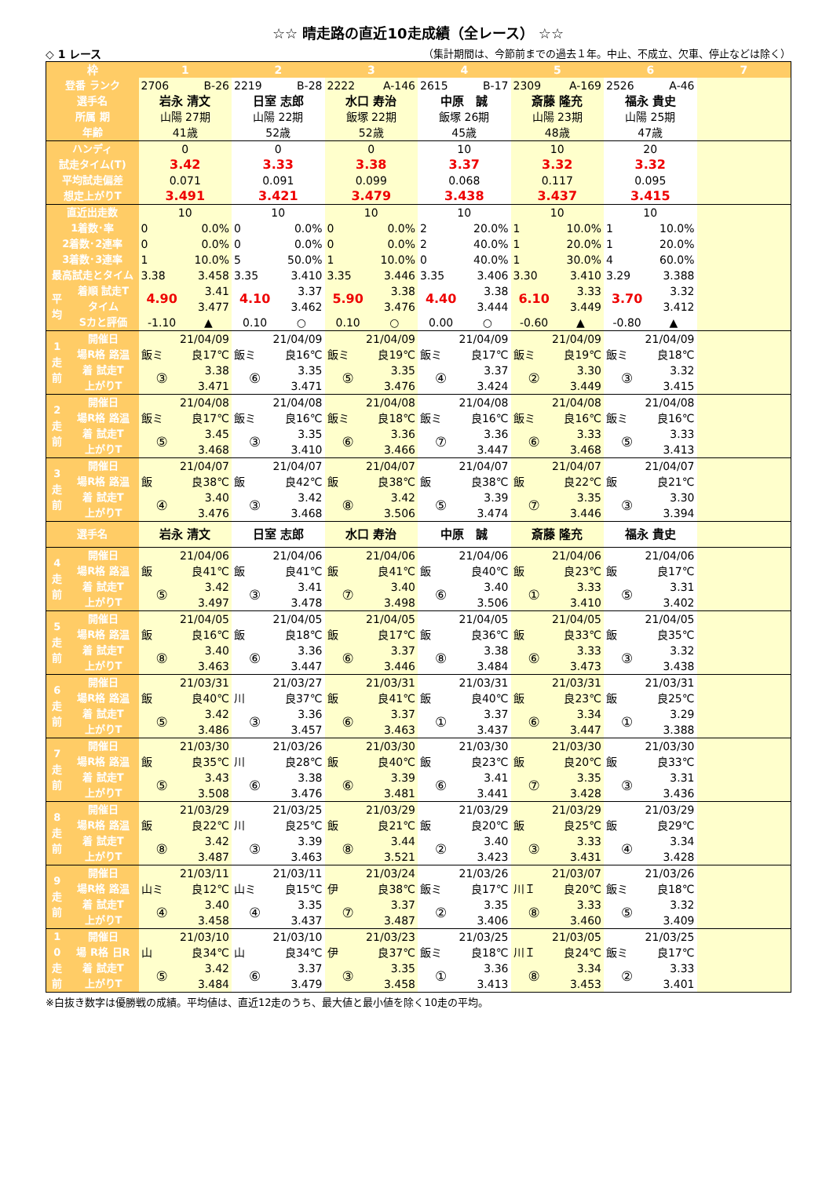☆☆ 晴走路の直近10走成績（全レース） ☆☆
◇ 1 レース （集計期間は、今節前までの過去１年。中止、不成立、欠車、停止などは除く）
| 枠 | | 1 | | 2 | | 3 | | 4 | | 5 | | 6 | | 7 |
| --- | --- | --- | --- | --- | --- | --- | --- | --- | --- | --- | --- | --- | --- | --- |
| 登番 ランク | | 2706 | B-26 | 2219 | B-28 | 2222 | A-146 | 2615 | B-17 | 2309 | A-169 | 2526 | A-46 | |
| 選手名 | | 岩永 清文 | | 日室 志郎 | | 水口 寿治 | | 中原 誠 | | 斎藤 隆充 | | 福永 貴史 | | |
| 所属 期 | | 山陽 27期 | | 山陽 22期 | | 飯塚 22期 | | 飯塚 26期 | | 山陽 23期 | | 山陽 25期 | | |
| 年齢 | | 41歳 | | 52歳 | | 52歳 | | 45歳 | | 48歳 | | 47歳 | | |
| ハンディ | | 0 | | 0 | | 0 | | 10 | | 10 | | 20 | | |
| 試走タイム(T) | | 3.42 | | 3.33 | | 3.38 | | 3.37 | | 3.32 | | 3.32 | | |
| 平均試走偏差 | | 0.071 | | 0.091 | | 0.099 | | 0.068 | | 0.117 | | 0.095 | | |
| 想定上がりT | | 3.491 | | 3.421 | | 3.479 | | 3.438 | | 3.437 | | 3.415 | | |
| 直近出走数 | | 10 | | 10 | | 10 | | 10 | | 10 | | 10 | | |
| 1着数･率 | | 0 | 0.0% | 0 | 0.0% | 0 | 0.0% | 2 | 20.0% | 1 | 10.0% | 1 | 10.0% | |
| 2着数･2連率 | | 0 | 0.0% | 0 | 0.0% | 0 | 0.0% | 2 | 40.0% | 1 | 20.0% | 1 | 20.0% | |
| 3着数･3連率 | | 1 | 10.0% | 5 | 50.0% | 1 | 10.0% | 0 | 40.0% | 1 | 30.0% | 4 | 60.0% | |
| 最高試走とタイム | | 3.38 | 3.458 | 3.35 | 3.410 | 3.35 | 3.446 | 3.35 | 3.406 | 3.30 | 3.410 | 3.29 | 3.388 | |
| 平 均 | 着順 試走T | 4.90 | 3.41 | 4.10 | 3.37 | 5.90 | 3.38 | 4.40 | 3.38 | 6.10 | 3.33 | 3.70 | 3.32 | |
| | タイム | | 3.477 | | 3.462 | | 3.476 | | 3.444 | | 3.449 | | 3.412 | |
| | Sカと評価 | -1.10 | ▲ | 0.10 | ○ | 0.10 | ○ | 0.00 | ○ | -0.60 | ▲ | -0.80 | ▲ | |
| 1 走 前 | 開催日 | 21/04/09 | | 21/04/09 | | 21/04/09 | | 21/04/09 | | 21/04/09 | | 21/04/09 | | |
| | 場R格 路温 | 飯ミ | 良17℃ | 飯ミ | 良16℃ | 飯ミ | 良19℃ | 飯ミ | 良17℃ | 飯ミ | 良19℃ | 飯ミ | 良18℃ | |
| | 着 試走T | ③ | 3.38 | ⑥ | 3.35 | ⑤ | 3.35 | ④ | 3.37 | ② | 3.30 | ③ | 3.32 | |
| | 上がりT | | 3.471 | | 3.471 | | 3.476 | | 3.424 | | 3.449 | | 3.415 | |
| 2 走 前 | 開催日 | 21/04/08 | | 21/04/08 | | 21/04/08 | | 21/04/08 | | 21/04/08 | | 21/04/08 | | |
| | 場R格 路温 | 飯ミ | 良17℃ | 飯ミ | 良16℃ | 飯ミ | 良18℃ | 飯ミ | 良16℃ | 飯ミ | 良16℃ | 飯ミ | 良16℃ | |
| | 着 試走T | ⑤ | 3.45 | ③ | 3.35 | ⑥ | 3.36 | ⑦ | 3.36 | ⑥ | 3.33 | ⑤ | 3.33 | |
| | 上がりT | | 3.468 | | 3.410 | | 3.466 | | 3.447 | | 3.468 | | 3.413 | |
| 3 走 前 | 開催日 | 21/04/07 | | 21/04/07 | | 21/04/07 | | 21/04/07 | | 21/04/07 | | 21/04/07 | | |
| | 場R格 路温 | 飯 | 良38℃ | 飯 | 良42℃ | 飯 | 良38℃ | 飯 | 良38℃ | 飯 | 良22℃ | 飯 | 良21℃ | |
| | 着 試走T | ④ | 3.40 | ③ | 3.42 | ⑧ | 3.42 | ⑤ | 3.39 | ⑦ | 3.35 | ③ | 3.30 | |
| | 上がりT | | 3.476 | | 3.468 | | 3.506 | | 3.474 | | 3.446 | | 3.394 | |
| 選手名 | | 岩永 清文 | | 日室 志郎 | | 水口 寿治 | | 中原 誠 | | 斎藤 隆充 | | 福永 貴史 | | |
| 4 走 前 | 開催日 | 21/04/06 | | 21/04/06 | | 21/04/06 | | 21/04/06 | | 21/04/06 | | 21/04/06 | | |
| | 場R格 路温 | 飯 | 良41℃ | 飯 | 良41℃ | 飯 | 良41℃ | 飯 | 良40℃ | 飯 | 良23℃ | 飯 | 良17℃ | |
| | 着 試走T | ⑤ | 3.42 | ③ | 3.41 | ⑦ | 3.40 | ⑥ | 3.40 | ① | 3.33 | ⑤ | 3.31 | |
| | 上がりT | | 3.497 | | 3.478 | | 3.498 | | 3.506 | | 3.410 | | 3.402 | |
| 5 走 前 | 開催日 | 21/04/05 | | 21/04/05 | | 21/04/05 | | 21/04/05 | | 21/04/05 | | 21/04/05 | | |
| | 場R格 路温 | 飯 | 良16℃ | 飯 | 良18℃ | 飯 | 良17℃ | 飯 | 良36℃ | 飯 | 良33℃ | 飯 | 良35℃ | |
| | 着 試走T | ⑧ | 3.40 | ⑥ | 3.36 | ⑥ | 3.37 | ⑧ | 3.38 | ⑥ | 3.33 | ③ | 3.32 | |
| | 上がりT | | 3.463 | | 3.447 | | 3.446 | | 3.484 | | 3.473 | | 3.438 | |
| 6 走 前 | 開催日 | 21/03/31 | | 21/03/27 | | 21/03/31 | | 21/03/31 | | 21/03/31 | | 21/03/31 | | |
| | 場R格 路温 | 飯 | 良40℃ | 川 | 良37℃ | 飯 | 良41℃ | 飯 | 良40℃ | 飯 | 良23℃ | 飯 | 良25℃ | |
| | 着 試走T | ⑤ | 3.42 | ③ | 3.36 | ⑥ | 3.37 | ① | 3.37 | ⑥ | 3.34 | ① | 3.29 | |
| | 上がりT | | 3.486 | | 3.457 | | 3.463 | | 3.437 | | 3.447 | | 3.388 | |
| 7 走 前 | 開催日 | 21/03/30 | | 21/03/26 | | 21/03/30 | | 21/03/30 | | 21/03/30 | | 21/03/30 | | |
| | 場R格 路温 | 飯 | 良35℃ | 川 | 良28℃ | 飯 | 良40℃ | 飯 | 良23℃ | 飯 | 良20℃ | 飯 | 良33℃ | |
| | 着 試走T | ⑤ | 3.43 | ⑥ | 3.38 | ⑥ | 3.39 | ⑥ | 3.41 | ⑦ | 3.35 | ③ | 3.31 | |
| | 上がりT | | 3.508 | | 3.476 | | 3.481 | | 3.441 | | 3.428 | | 3.436 | |
| 8 走 前 | 開催日 | 21/03/29 | | 21/03/25 | | 21/03/29 | | 21/03/29 | | 21/03/29 | | 21/03/29 | | |
| | 場R格 路温 | 飯 | 良22℃ | 川 | 良25℃ | 飯 | 良21℃ | 飯 | 良20℃ | 飯 | 良25℃ | 飯 | 良29℃ | |
| | 着 試走T | ⑧ | 3.42 | ③ | 3.39 | ⑧ | 3.44 | ② | 3.40 | ③ | 3.33 | ④ | 3.34 | |
| | 上がりT | | 3.487 | | 3.463 | | 3.521 | | 3.423 | | 3.431 | | 3.428 | |
| 9 走 前 | 開催日 | 21/03/11 | | 21/03/11 | | 21/03/24 | | 21/03/26 | | 21/03/07 | | 21/03/26 | | |
| | 場R格 路温 | 山ミ | 良12℃ | 山ミ | 良15℃ | 伊 | 良38℃ | 飯ミ | 良17℃ | 川Ｉ | 良20℃ | 飯ミ | 良18℃ | |
| | 着 試走T | ④ | 3.40 | ④ | 3.35 | ⑦ | 3.37 | ② | 3.35 | ⑧ | 3.33 | ⑤ | 3.32 | |
| | 上がりT | | 3.458 | | 3.437 | | 3.487 | | 3.406 | | 3.460 | | 3.409 | |
| 1 0 走 前 | 開催日 | 21/03/10 | | 21/03/10 | | 21/03/23 | | 21/03/25 | | 21/03/05 | | 21/03/25 | | |
| | 場 R格 日R | 山 | 良34℃ | 山 | 良34℃ | 伊 | 良37℃ | 飯ミ | 良18℃ | 川Ｉ | 良24℃ | 飯ミ | 良17℃ | |
| | 着 試走T | ⑤ | 3.42 | ⑥ | 3.37 | ③ | 3.35 | ① | 3.36 | ⑧ | 3.34 | ② | 3.33 | |
| | 上がりT | | 3.484 | | 3.479 | | 3.458 | | 3.413 | | 3.453 | | 3.401 | |
※白抜き数字は優勝戦の成績。平均値は、直近12走のうち、最大値と最小値を除く10走の平均。